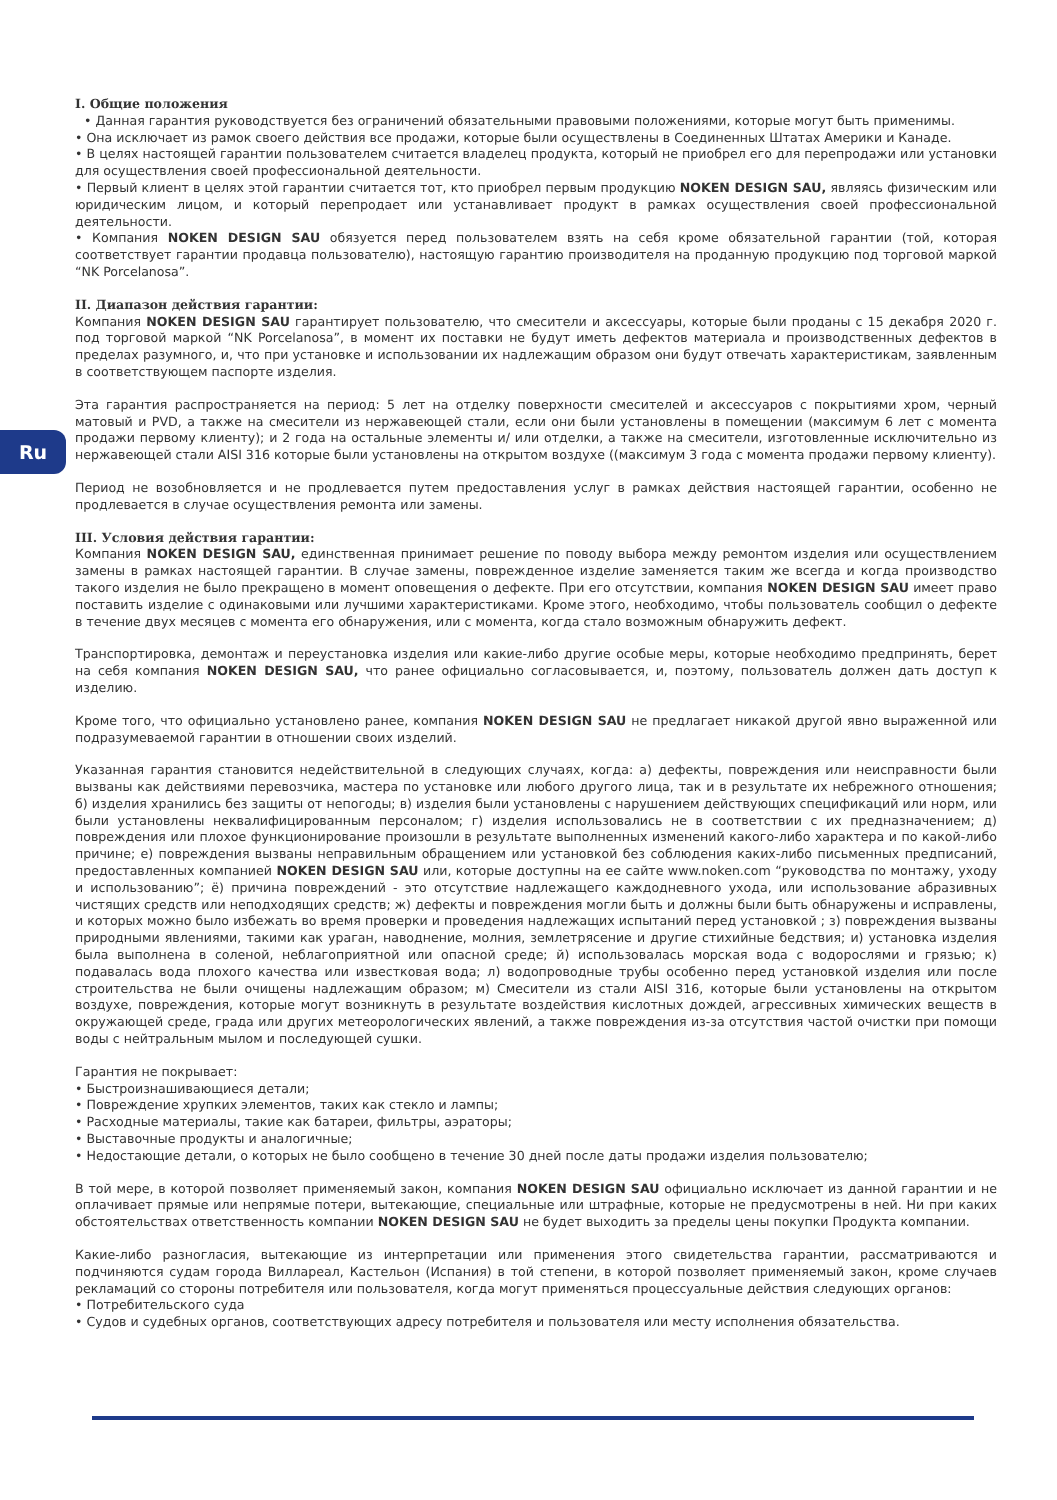Ru
I. Общие положения
• Данная гарантия руководствуется без ограничений обязательными правовыми положениями, которые могут быть применимы.
• Она исключает из рамок своего действия все продажи, которые были осуществлены в Соединенных Штатах Америки и Канаде.
• В целях настоящей гарантии пользователем считается владелец продукта, который не приобрел его для перепродажи или установки для осуществления своей профессиональной деятельности.
• Первый клиент в целях этой гарантии считается тот, кто приобрел первым продукцию NOKEN DESIGN SAU, являясь физическим или юридическим лицом, и который перепродает или устанавливает продукт в рамках осуществления своей профессиональной деятельности.
• Компания NOKEN DESIGN SAU обязуется перед пользователем взять на себя кроме обязательной гарантии (той, которая соответствует гарантии продавца пользователю), настоящую гарантию производителя на проданную продукцию под торговой маркой “NK Porcelanosa”.
II. Диапазон действия гарантии:
Компания NOKEN DESIGN SAU гарантирует пользователю, что смесители и аксессуары, которые были проданы с 15 декабря 2020 г. под торговой маркой “NK Porcelanosa”, в момент их поставки не будут иметь дефектов материала и производственных дефектов в пределах разумного, и, что при установке и использовании их надлежащим образом они будут отвечать характеристикам, заявленным в соответствующем паспорте изделия.
Эта гарантия распространяется на период: 5 лет на отделку поверхности смесителей и аксессуаров с покрытиями хром, черный матовый и PVD, а также на смесители из нержавеющей стали, если они были установлены в помещении (максимум 6 лет с момента продажи первому клиенту); и 2 года на остальные элементы и/ или отделки, а также на смесители, изготовленные исключительно из нержавеющей стали AISI 316 которые были установлены на открытом воздухе ((максимум 3 года с момента продажи первому клиенту).
Период не возобновляется и не продлевается путем предоставления услуг в рамках действия настоящей гарантии, особенно не продлевается в случае осуществления ремонта или замены.
III. Условия действия гарантии:
Компания NOKEN DESIGN SAU, единственная принимает решение по поводу выбора между ремонтом изделия или осуществлением замены в рамках настоящей гарантии. В случае замены, поврежденное изделие заменяется таким же всегда и когда производство такого изделия не было прекращено в момент оповещения о дефекте. При его отсутствии, компания NOKEN DESIGN SAU имеет право поставить изделие с одинаковыми или лучшими характеристиками. Кроме этого, необходимо, чтобы пользователь сообщил о дефекте в течение двух месяцев с момента его обнаружения, или с момента, когда стало возможным обнаружить дефект.
Транспортировка, демонтаж и переустановка изделия или какие-либо другие особые меры, которые необходимо предпринять, берет на себя компания NOKEN DESIGN SAU, что ранее официально согласовывается, и, поэтому, пользователь должен дать доступ к изделию.
Кроме того, что официально установлено ранее, компания NOKEN DESIGN SAU не предлагает никакой другой явно выраженной или подразумеваемой гарантии в отношении своих изделий.
Указанная гарантия становится недействительной в следующих случаях, когда: а) дефекты, повреждения или неисправности были вызваны как действиями перевозчика, мастера по установке или любого другого лица, так и в результате их небрежного отношения; б) изделия хранились без защиты от непогоды; в) изделия были установлены с нарушением действующих спецификаций или норм, или были установлены неквалифицированным персоналом; г) изделия использовались не в соответствии с их предназначением; д) повреждения или плохое функционирование произошли в результате выполненных изменений какого-либо характера и по какой-либо причине; е) повреждения вызваны неправильным обращением или установкой без соблюдения каких-либо письменных предписаний, предоставленных компанией NOKEN DESIGN SAU или, которые доступны на ее сайте www.noken.com “руководства по монтажу, уходу и использованию”; ё) причина повреждений - это отсутствие надлежащего каждодневного ухода, или использование абразивных чистящих средств или неподходящих средств; ж) дефекты и повреждения могли быть и должны были быть обнаружены и исправлены, и которых можно было избежать во время проверки и проведения надлежащих испытаний перед установкой ; з) повреждения вызваны природными явлениями, такими как ураган, наводнение, молния, землетрясение и другие стихийные бедствия; и) установка изделия была выполнена в соленой, неблагоприятной или опасной среде; й) использовалась морская вода с водорослями и грязью; к) подавалась вода плохого качества или известковая вода; л) водопроводные трубы особенно перед установкой изделия или после строительства не были очищены надлежащим образом; м) Смесители из стали AISI 316, которые были установлены на открытом воздухе, повреждения, которые могут возникнуть в результате воздействия кислотных дождей, агрессивных химических веществ в окружающей среде, града или других метеорологических явлений, а также повреждения из-за отсутствия частой очистки при помощи воды с нейтральным мылом и последующей сушки.
Гарантия не покрывает:
• Быстроизнашивающиеся детали;
• Повреждение хрупких элементов, таких как стекло и лампы;
• Расходные материалы, такие как батареи, фильтры, аэраторы;
• Выставочные продукты и аналогичные;
• Недостающие детали, о которых не было сообщено в течение 30 дней после даты продажи изделия пользователю;
В той мере, в которой позволяет применяемый закон, компания NOKEN DESIGN SAU официально исключает из данной гарантии и не оплачивает прямые или непрямые потери, вытекающие, специальные или штрафные, которые не предусмотрены в ней. Ни при каких обстоятельствах ответственность компании NOKEN DESIGN SAU не будет выходить за пределы цены покупки Продукта компании.
Какие-либо разногласия, вытекающие из интерпретации или применения этого свидетельства гарантии, рассматриваются и подчиняются судам города Виллареал, Кастельон (Испания) в той степени, в которой позволяет применяемый закон, кроме случаев рекламаций со стороны потребителя или пользователя, когда могут применяться процессуальные действия следующих органов:
• Потребительского суда
• Судов и судебных органов, соответствующих адресу потребителя и пользователя или месту исполнения обязательства.